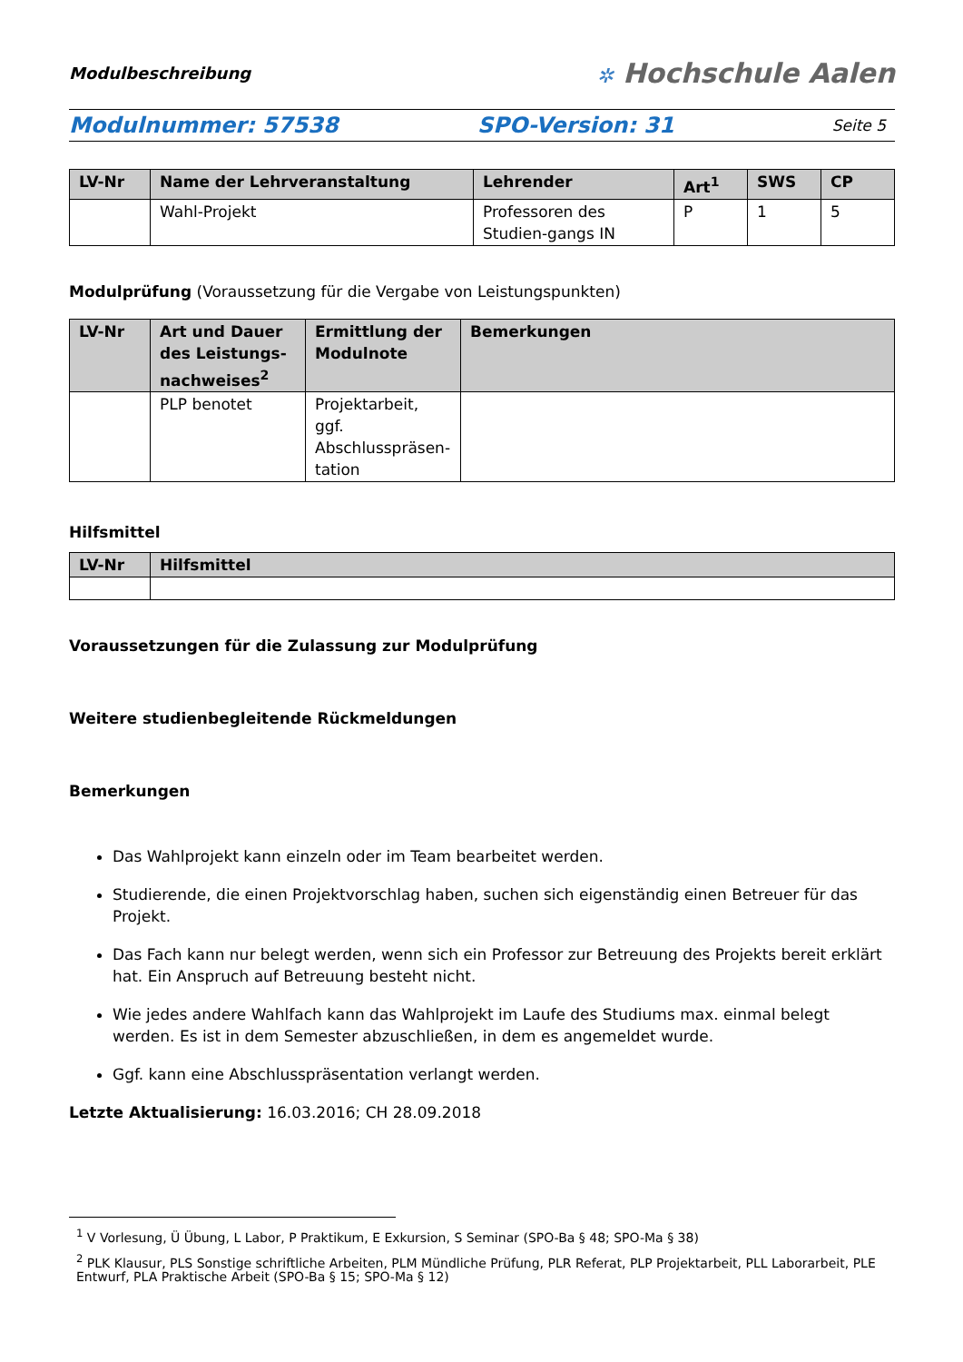Modulbeschreibung
✲ Hochschule Aalen
Modulnummer: 57538 SPO-Version: 31
Seite 5
| LV-Nr | Name der Lehrveranstaltung | Lehrender | Art<sup>1</sup> | SWS | CP |
| --- | --- | --- | --- | --- | --- |
| | Wahl-Projekt | Professoren des Studien-gangs IN | P | 1 | 5 |
Modulprüfung (Voraussetzung für die Vergabe von Leistungspunkten)
| LV-Nr | Art und Dauer des Leistungs-nachweises<sup>2</sup> | Ermittlung der Modulnote | Bemerkungen |
| --- | --- | --- | --- |
| | PLP benotet | Projektarbeit, ggf. Abschlusspräsen-tation | |
Hilfsmittel
| LV-Nr | Hilfsmittel |
| --- | --- |
Voraussetzungen für die Zulassung zur Modulprüfung
Weitere studienbegleitende Rückmeldungen
Bemerkungen
Das Wahlprojekt kann einzeln oder im Team bearbeitet werden.
Studierende, die einen Projektvorschlag haben, suchen sich eigenständig einen Betreuer für das Projekt.
Das Fach kann nur belegt werden, wenn sich ein Professor zur Betreuung des Projekts bereit erklärt hat. Ein Anspruch auf Betreuung besteht nicht.
Wie jedes andere Wahlfach kann das Wahlprojekt im Laufe des Studiums max. einmal belegt werden. Es ist in dem Semester abzuschließen, in dem es angemeldet wurde.
Ggf. kann eine Abschlusspräsentation verlangt werden.
Letzte Aktualisierung: 16.03.2016; CH 28.09.2018
<sup>1</sup> V Vorlesung, Ü Übung, L Labor, P Praktikum, E Exkursion, S Seminar (SPO-Ba § 48; SPO-Ma § 38)
<sup>2</sup> PLK Klausur, PLS Sonstige schriftliche Arbeiten, PLM Mündliche Prüfung, PLR Referat, PLP Projektarbeit, PLL Laborarbeit, PLE Entwurf, PLA Praktische Arbeit (SPO-Ba § 15; SPO-Ma § 12)